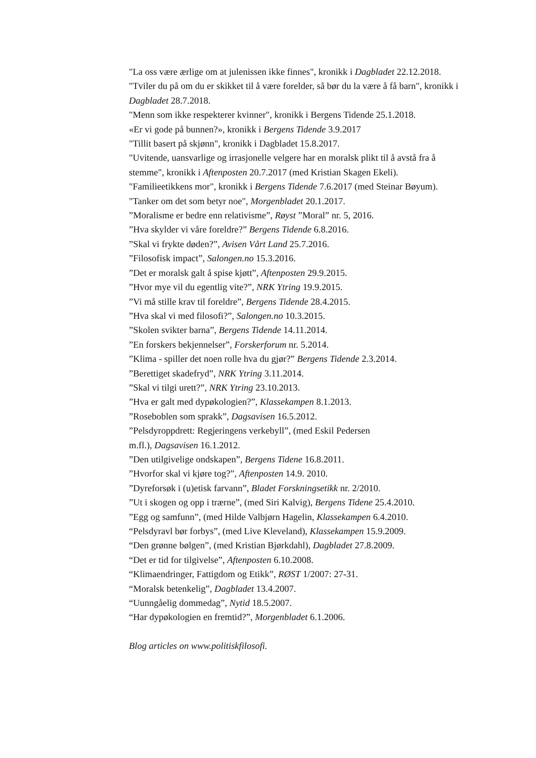"La oss være ærlige om at julenissen ikke finnes", kronikk i Dagbladet 22.12.2018.
"Tviler du på om du er skikket til å være forelder, så bør du la være å få barn", kronikk i Dagbladet 28.7.2018.
"Menn som ikke respekterer kvinner", kronikk i Bergens Tidende 25.1.2018.
«Er vi gode på bunnen?», kronikk i Bergens Tidende 3.9.2017
"Tillit basert på skjønn", kronikk i Dagbladet 15.8.2017.
"Uvitende, uansvarlige og irrasjonelle velgere har en moralsk plikt til å avstå fra å stemme", kronikk i Aftenposten 20.7.2017 (med Kristian Skagen Ekeli).
"Familieetikkens mor", kronikk i Bergens Tidende 7.6.2017 (med Steinar Bøyum).
"Tanker om det som betyr noe", Morgenbladet 20.1.2017.
”Moralisme er bedre enn relativisme”, Røyst ”Moral” nr. 5, 2016.
”Hva skylder vi våre foreldre?” Bergens Tidende 6.8.2016.
”Skal vi frykte døden?”, Avisen Vårt Land 25.7.2016.
”Filosofisk impact”, Salongen.no 15.3.2016.
”Det er moralsk galt å spise kjøtt”, Aftenposten 29.9.2015.
”Hvor mye vil du egentlig vite?”, NRK Ytring 19.9.2015.
”Vi må stille krav til foreldre”, Bergens Tidende 28.4.2015.
”Hva skal vi med filosofi?”, Salongen.no 10.3.2015.
”Skolen svikter barna”, Bergens Tidende 14.11.2014.
”En forskers bekjennelser”, Forskerforum nr. 5.2014.
”Klima - spiller det noen rolle hva du gjør?” Bergens Tidende 2.3.2014.
”Berettiget skadefryd”, NRK Ytring 3.11.2014.
”Skal vi tilgi urett?”, NRK Ytring 23.10.2013.
”Hva er galt med dypøkologien?”, Klassekampen 8.1.2013.
”Roseboblen som sprakk”, Dagsavisen 16.5.2012.
”Pelsdyroppdrett: Regjeringens verkebyll”, (med Eskil Pedersen
m.fl.), Dagsavisen 16.1.2012.
”Den utilgivelige ondskapen”, Bergens Tidene 16.8.2011.
”Hvorfor skal vi kjøre tog?”, Aftenposten 14.9. 2010.
”Dyreforsøk i (u)etisk farvann”, Bladet Forskningsetikk nr. 2/2010.
”Ut i skogen og opp i trærne”, (med Siri Kalvig), Bergens Tidene 25.4.2010.
”Egg og samfunn”, (med Hilde Valbjørn Hagelin, Klassekampen 6.4.2010.
“Pelsdyravl bør forbys”, (med Live Kleveland), Klassekampen 15.9.2009.
“Den grønne bølgen”, (med Kristian Bjørkdahl), Dagbladet 27.8.2009.
“Det er tid for tilgivelse”, Aftenposten 6.10.2008.
“Klimaendringer, Fattigdom og Etikk”, RØST 1/2007: 27-31.
“Moralsk betenkelig”, Dagbladet 13.4.2007.
“Uunngåelig dommedag”, Nytid 18.5.2007.
“Har dypøkologien en fremtid?”, Morgenbladet 6.1.2006.
Blog articles on www.politiskfilosofi.